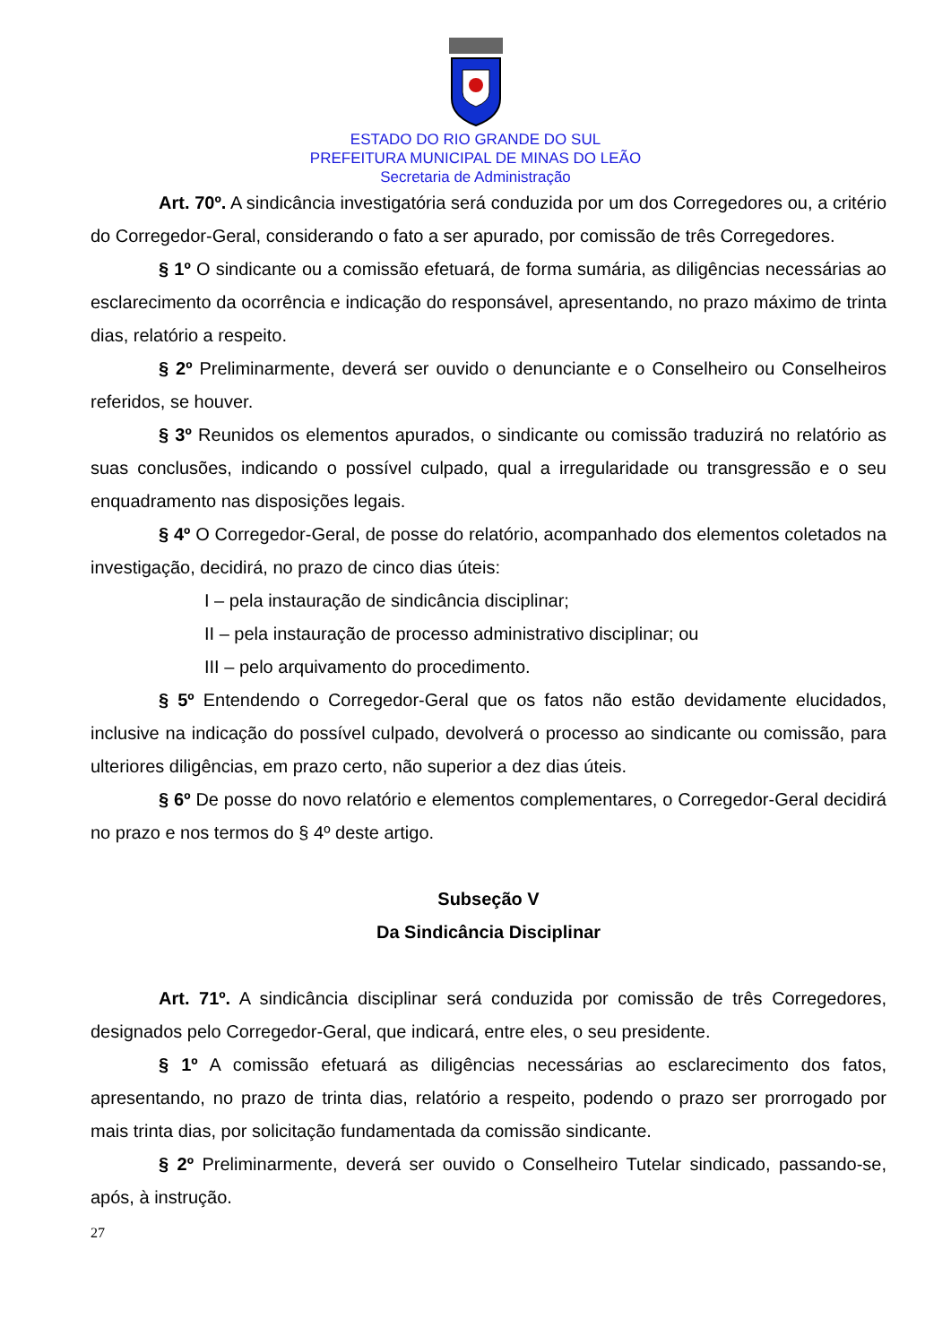ESTADO DO RIO GRANDE DO SUL
PREFEITURA MUNICIPAL DE MINAS DO LEÃO
Secretaria de Administração
Art. 70º. A sindicância investigatória será conduzida por um dos Corregedores ou, a critério do Corregedor-Geral, considerando o fato a ser apurado, por comissão de três Corregedores.
§ 1º O sindicante ou a comissão efetuará, de forma sumária, as diligências necessárias ao esclarecimento da ocorrência e indicação do responsável, apresentando, no prazo máximo de trinta dias, relatório a respeito.
§ 2º Preliminarmente, deverá ser ouvido o denunciante e o Conselheiro ou Conselheiros referidos, se houver.
§ 3º Reunidos os elementos apurados, o sindicante ou comissão traduzirá no relatório as suas conclusões, indicando o possível culpado, qual a irregularidade ou transgressão e o seu enquadramento nas disposições legais.
§ 4º O Corregedor-Geral, de posse do relatório, acompanhado dos elementos coletados na investigação, decidirá, no prazo de cinco dias úteis:
I – pela instauração de sindicância disciplinar;
II – pela instauração de processo administrativo disciplinar; ou
III – pelo arquivamento do procedimento.
§ 5º Entendendo o Corregedor-Geral que os fatos não estão devidamente elucidados, inclusive na indicação do possível culpado, devolverá o processo ao sindicante ou comissão, para ulteriores diligências, em prazo certo, não superior a dez dias úteis.
§ 6º De posse do novo relatório e elementos complementares, o Corregedor-Geral decidirá no prazo e nos termos do § 4º deste artigo.
Subseção V
Da Sindicância Disciplinar
Art. 71º. A sindicância disciplinar será conduzida por comissão de três Corregedores, designados pelo Corregedor-Geral, que indicará, entre eles, o seu presidente.
§ 1º A comissão efetuará as diligências necessárias ao esclarecimento dos fatos, apresentando, no prazo de trinta dias, relatório a respeito, podendo o prazo ser prorrogado por mais trinta dias, por solicitação fundamentada da comissão sindicante.
§ 2º Preliminarmente, deverá ser ouvido o Conselheiro Tutelar sindicado, passando-se, após, à instrução.
27